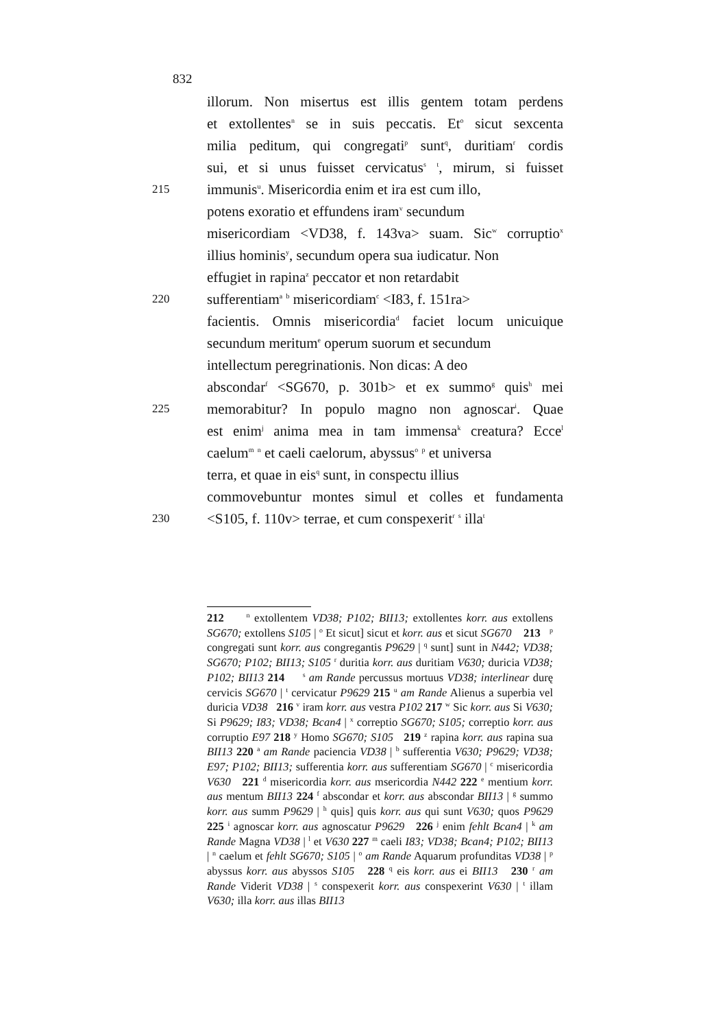832
illorum. Non misertus est illis gentem totam perdens
et extollentes<sup>n</sup> se in suis peccatis. Et<sup>o</sup> sicut sexcenta
milia peditum, qui congregati<sup>p</sup> sunt<sup>q</sup>, duritiam<sup>r</sup> cordis
sui, et si unus fuisset cervicatus<sup>s</sup> <sup>t</sup>, mirum, si fuisset
215 immunis<sup>u</sup>. Misericordia enim et ira est cum illo,
potens exoratio et effundens iram<sup>v</sup> secundum
misericordiam <VD38, f. 143va> suam. Sic<sup>w</sup> corruptio<sup>x</sup>
illius hominis<sup>y</sup>, secundum opera sua iudicatur. Non
effugiet in rapina<sup>z</sup> peccator et non retardabit
220 sufferentiam<sup>a</sup> <sup>b</sup> misericordiam<sup>c</sup> <I83, f. 151ra>
facientis. Omnis misericordia<sup>d</sup> faciet locum unicuique
secundum meritum<sup>e</sup> operum suorum et secundum
intellectum peregrinationis. Non dicas: A deo
abscondar<sup>f</sup> <SG670, p. 301b> et ex summo<sup>g</sup> quis<sup>h</sup> mei
225 memorabitur? In populo magno non agnoscar<sup>i</sup>. Quae
est enim<sup>j</sup> anima mea in tam immensa<sup>k</sup> creatura? Ecce<sup>l</sup>
caelum<sup>m</sup> <sup>n</sup> et caeli caelorum, abyssus<sup>o</sup> <sup>p</sup> et universa
terra, et quae in eis<sup>q</sup> sunt, in conspectu illius
commovebuntur montes simul et colles et fundamenta
230 <S105, f. 110v> terrae, et cum conspexerit<sup>r</sup> <sup>s</sup> illa<sup>t</sup>
212 <sup>n</sup> extollentem VD38; P102; BII13; extollentes korr. aus extollens SG670; extollens S105 | <sup>o</sup> Et sicut] sicut et korr. aus et sicut SG670 213 <sup>p</sup> congregati sunt korr. aus congregantis P9629 | <sup>q</sup> sunt] sunt in N442; VD38; SG670; P102; BII13; S105 <sup>r</sup> duritia korr. aus duritiam V630; duricia VD38; P102; BII13 214 <sup>s</sup> am Rande percussus mortuus VD38; interlinear durę cervicis SG670 | <sup>t</sup> cervicatur P9629 215 <sup>u</sup> am Rande Alienus a superbia vel duricia VD38 216 <sup>v</sup> iram korr. aus vestra P102 217 <sup>w</sup> Sic korr. aus Si V630; Si P9629; I83; VD38; Bcan4 | <sup>x</sup> correptio SG670; S105; correptio korr. aus corruptio E97 218 <sup>y</sup> Homo SG670; S105 219 <sup>z</sup> rapina korr. aus rapina sua BII13 220 <sup>a</sup> am Rande paciencia VD38 | <sup>b</sup> sufferentia V630; P9629; VD38; E97; P102; BII13; sufferentia korr. aus sufferentiam SG670 | <sup>c</sup> misericordia V630 221 <sup>d</sup> misericordia korr. aus msericordia N442 222 <sup>e</sup> mentium korr. aus mentum BII13 224 <sup>f</sup> abscondar et korr. aus abscondar BII13 | <sup>g</sup> summo korr. aus summ P9629 | <sup>h</sup> quis] quis korr. aus qui sunt V630; quos P9629 225 <sup>i</sup> agnoscar korr. aus agnoscatur P9629 226 <sup>j</sup> enim fehlt Bcan4 | <sup>k</sup> am Rande Magna VD38 | <sup>l</sup> et V630 227 <sup>m</sup> caeli I83; VD38; Bcan4; P102; BII13 | <sup>n</sup> caelum et fehlt SG670; S105 | <sup>o</sup> am Rande Aquarum profunditas VD38 | <sup>p</sup> abyssus korr. aus abyssos S105 228 <sup>q</sup> eis korr. aus ei BII13 230 <sup>r</sup> am Rande Viderit VD38 | <sup>s</sup> conspexerit korr. aus conspexerint V630 | <sup>t</sup> illam V630; illa korr. aus illas BII13